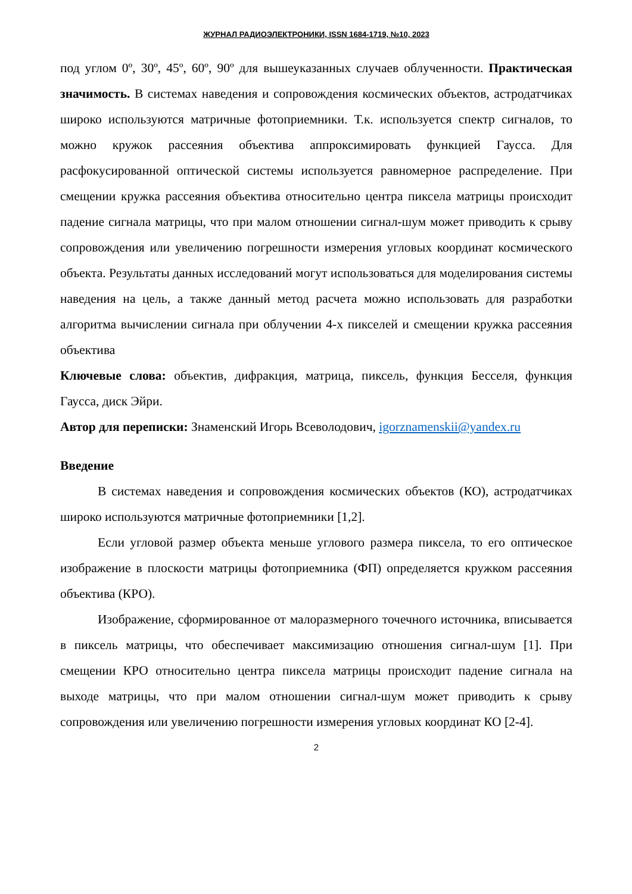ЖУРНАЛ РАДИОЭЛЕКТРОНИКИ, ISSN 1684-1719, №10, 2023
под углом 0º, 30º, 45º, 60º, 90º для вышеуказанных случаев облученности. Практическая значимость. В системах наведения и сопровождения космических объектов, астродатчиках широко используются матричные фотоприемники. Т.к. используется спектр сигналов, то можно кружок рассеяния объектива аппроксимировать функцией Гаусса. Для расфокусированной оптической системы используется равномерное распределение. При смещении кружка рассеяния объектива относительно центра пиксела матрицы происходит падение сигнала матрицы, что при малом отношении сигнал-шум может приводить к срыву сопровождения или увеличению погрешности измерения угловых координат космического объекта. Результаты данных исследований могут использоваться для моделирования системы наведения на цель, а также данный метод расчета можно использовать для разработки алгоритма вычислении сигнала при облучении 4-х пикселей и смещении кружка рассеяния объектива
Ключевые слова: объектив, дифракция, матрица, пиксель, функция Бесселя, функция Гаусса, диск Эйри.
Автор для переписки: Знаменский Игорь Всеволодович, igorznamenskii@yandex.ru
Введение
В системах наведения и сопровождения космических объектов (КО), астродатчиках широко используются матричные фотоприемники [1,2].
Если угловой размер объекта меньше углового размера пиксела, то его оптическое изображение в плоскости матрицы фотоприемника (ФП) определяется кружком рассеяния объектива (КРО).
Изображение, сформированное от малоразмерного точечного источника, вписывается в пиксель матрицы, что обеспечивает максимизацию отношения сигнал-шум [1]. При смещении КРО относительно центра пиксела матрицы происходит падение сигнала на выходе матрицы, что при малом отношении сигнал-шум может приводить к срыву сопровождения или увеличению погрешности измерения угловых координат КО [2-4].
2